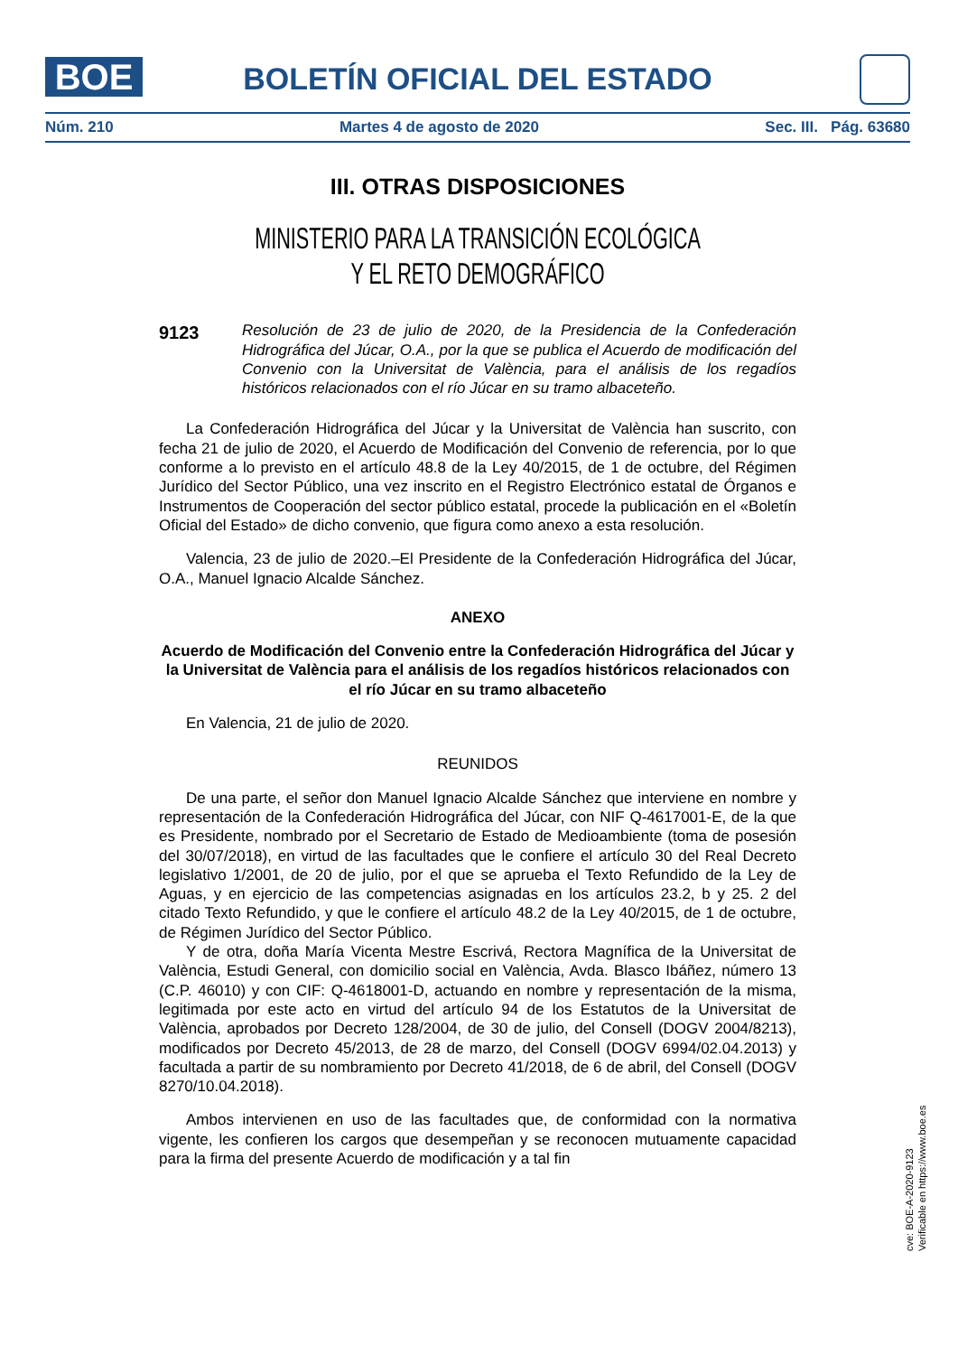BOE
BOLETÍN OFICIAL DEL ESTADO
Núm. 210 Martes 4 de agosto de 2020 Sec. III. Pág. 63680
III. OTRAS DISPOSICIONES
MINISTERIO PARA LA TRANSICIÓN ECOLÓGICA
Y EL RETO DEMOGRÁFICO
9123 Resolución de 23 de julio de 2020, de la Presidencia de la Confederación Hidrográfica del Júcar, O.A., por la que se publica el Acuerdo de modificación del Convenio con la Universitat de València, para el análisis de los regadíos históricos relacionados con el río Júcar en su tramo albaceteño.
La Confederación Hidrográfica del Júcar y la Universitat de València han suscrito, con fecha 21 de julio de 2020, el Acuerdo de Modificación del Convenio de referencia, por lo que conforme a lo previsto en el artículo 48.8 de la Ley 40/2015, de 1 de octubre, del Régimen Jurídico del Sector Público, una vez inscrito en el Registro Electrónico estatal de Órganos e Instrumentos de Cooperación del sector público estatal, procede la publicación en el «Boletín Oficial del Estado» de dicho convenio, que figura como anexo a esta resolución.
Valencia, 23 de julio de 2020.–El Presidente de la Confederación Hidrográfica del Júcar, O.A., Manuel Ignacio Alcalde Sánchez.
ANEXO
Acuerdo de Modificación del Convenio entre la Confederación Hidrográfica del Júcar y la Universitat de València para el análisis de los regadíos históricos relacionados con el río Júcar en su tramo albaceteño
En Valencia, 21 de julio de 2020.
REUNIDOS
De una parte, el señor don Manuel Ignacio Alcalde Sánchez que interviene en nombre y representación de la Confederación Hidrográfica del Júcar, con NIF Q-4617001-E, de la que es Presidente, nombrado por el Secretario de Estado de Medioambiente (toma de posesión del 30/07/2018), en virtud de las facultades que le confiere el artículo 30 del Real Decreto legislativo 1/2001, de 20 de julio, por el que se aprueba el Texto Refundido de la Ley de Aguas, y en ejercicio de las competencias asignadas en los artículos 23.2, b y 25. 2 del citado Texto Refundido, y que le confiere el artículo 48.2 de la Ley 40/2015, de 1 de octubre, de Régimen Jurídico del Sector Público.
Y de otra, doña María Vicenta Mestre Escrivá, Rectora Magnífica de la Universitat de València, Estudi General, con domicilio social en València, Avda. Blasco Ibáñez, número 13 (C.P. 46010) y con CIF: Q-4618001-D, actuando en nombre y representación de la misma, legitimada por este acto en virtud del artículo 94 de los Estatutos de la Universitat de València, aprobados por Decreto 128/2004, de 30 de julio, del Consell (DOGV 2004/8213), modificados por Decreto 45/2013, de 28 de marzo, del Consell (DOGV 6994/02.04.2013) y facultada a partir de su nombramiento por Decreto 41/2018, de 6 de abril, del Consell (DOGV 8270/10.04.2018).
Ambos intervienen en uso de las facultades que, de conformidad con la normativa vigente, les confieren los cargos que desempeñan y se reconocen mutuamente capacidad para la firma del presente Acuerdo de modificación y a tal fin
cve: BOE-A-2020-9123
Verificable en https://www.boe.es